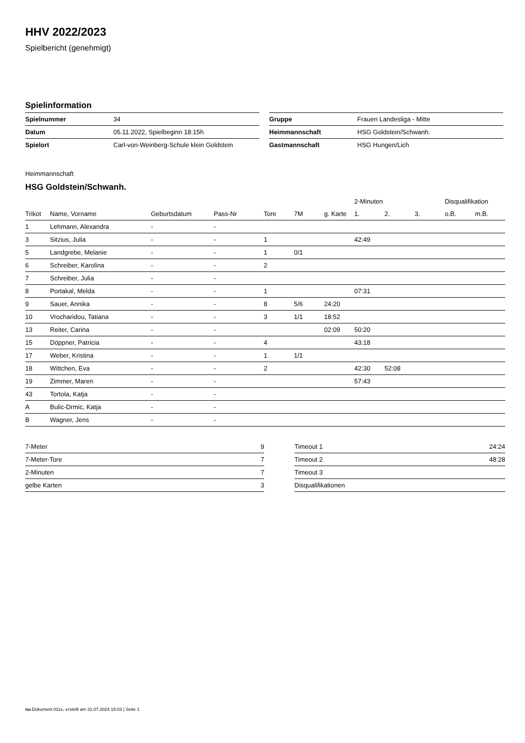HHV 2022/2023
Spielbericht (genehmigt)
Spielinformation
| Spielnummer | 34 |
| Datum | 05.11.2022, Spielbeginn 18:15h |
| Spielort | Carl-von-Weinberg-Schule klein Goldstein |
| Gruppe | Frauen Landesliga - Mitte |
| Heimmannschaft | HSG Goldstein/Schwanh. |
| Gastmannschaft | HSG Hungen/Lich |
Heimmannschaft
HSG Goldstein/Schwanh.
| | | | | | | | 2-Minuten | | | Disqualifikation | |
| --- | --- | --- | --- | --- | --- | --- | --- | --- | --- | --- | --- |
| Trikot | Name, Vorname | Geburtsdatum | Pass-Nr | Tore | 7M | g. Karte | 1. | 2. | 3. | o.B. | m.B. |
| 1 | Lehmann, Alexandra | - | - | | | | | | | | |
| 3 | Sitzius, Julia | - | - | 1 | | | 42:49 | | | | |
| 5 | Landgrebe, Melanie | - | - | 1 | 0/1 | | | | | | |
| 6 | Schreiber, Karolina | - | - | 2 | | | | | | | |
| 7 | Schreiber, Julia | - | - | | | | | | | | |
| 8 | Portakal, Melda | - | - | 1 | | | 07:31 | | | | |
| 9 | Sauer, Annika | - | - | 8 | 5/6 | 24:20 | | | | | |
| 10 | Vrocharidou, Tatiana | - | - | 3 | 1/1 | 18:52 | | | | | |
| 13 | Reiter, Carina | - | - | | | 02:09 | 50:20 | | | | |
| 15 | Döppner, Patricia | - | - | 4 | | | 43:18 | | | | |
| 17 | Weber, Kristina | - | - | 1 | 1/1 | | | | | | |
| 18 | Wittchen, Eva | - | - | 2 | | | 42:30 | 52:08 | | | |
| 19 | Zimmer, Maren | - | - | | | | 57:43 | | | | |
| 43 | Tortola, Katja | - | - | | | | | | | | |
| A | Bulic-Drmic, Katja | - | - | | | | | | | | |
| B | Wagner, Jens | - | - | | | | | | | | |
| 7-Meter | 9 |
| 7-Meter-Tore | 7 |
| 2-Minuten | 7 |
| gelbe Karten | 3 |
| Timeout 1 | 24:24 |
| Timeout 2 | 48:28 |
| Timeout 3 | |
| Disqualifikationen | |
nu.Dokument 011e, erstellt am 31.07.2024 15:03 | Seite 1